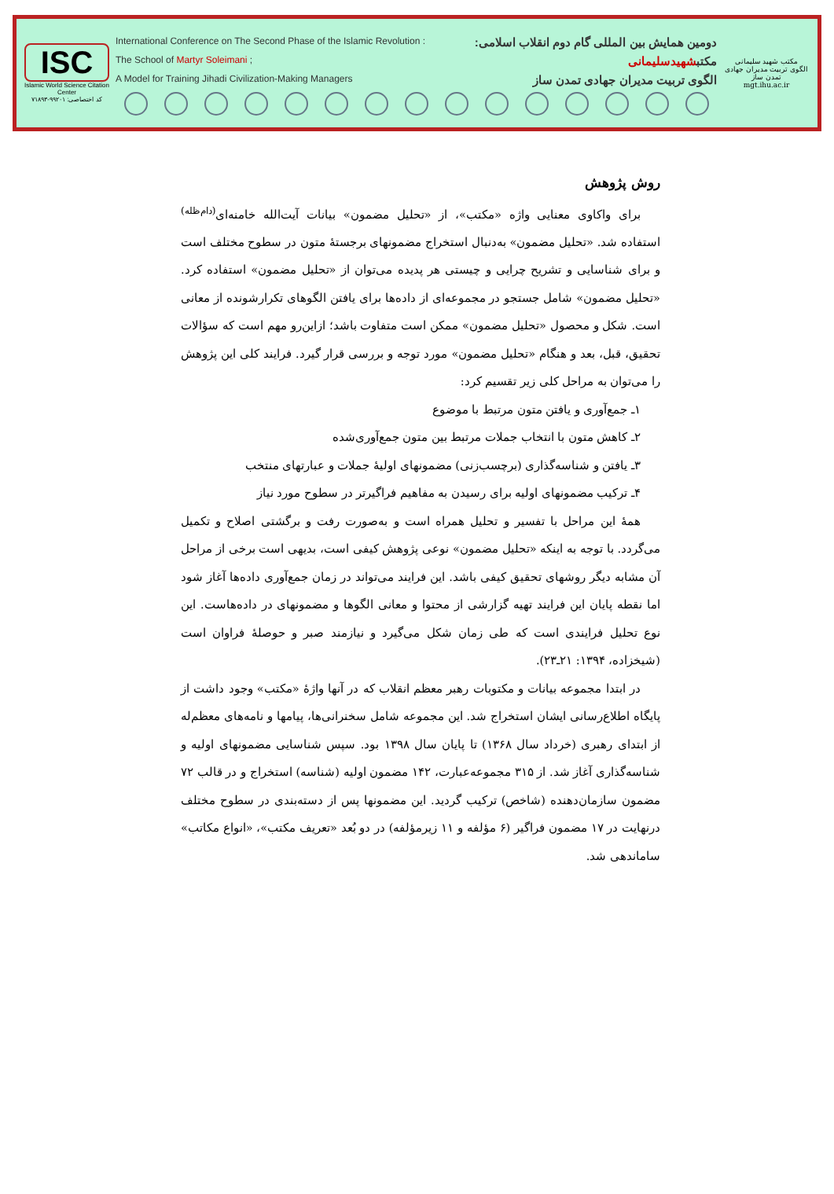ISC
Islamic World Science Citation Center
کد اختصاصی: ۹۹۲۰۱-۷۱۸۹۳
International Conference on The Second Phase of the Islamic Revolution : دومین همایش بین المللی گام دوم انقلاب اسلامی:
The School of Martyr Soleimani ; مکتبشهیدسلیمانی
A Model for Training Jihadi Civilization-Making Managers الگوی تربیت مدیران جهادی تمدن ساز
مکتب شهید سلیمانی
الگوی تربیت مدیران جهادی تمدن ساز
mgt.ihu.ac.ir
روش پژوهش
برای واکاوی معنایی واژه «مکتب»، از «تحلیل مضمون» بیانات آیت‌الله خامنه‌ای<sup>(دام‌ظله)</sup> استفاده شد. «تحلیل مضمون» به‌دنبال استخراج مضمونهای برجستهٔ متون در سطوح مختلف است و برای شناسایی و تشریح چرایی و چیستی هر پدیده می‌توان از «تحلیل مضمون» استفاده کرد. «تحلیل مضمون» شامل جستجو در مجموعه‌ای از داده‌ها برای یافتن الگوهای تکرارشونده از معانی است. شکل و محصول «تحلیل مضمون» ممکن است متفاوت باشد؛ ازاین‌رو مهم است که سؤالات تحقیق، قبل، بعد و هنگام «تحلیل مضمون» مورد توجه و بررسی قرار گیرد. فرایند کلی این پژوهش را می‌توان به مراحل کلی زیر تقسیم کرد:
۱ـ جمع‌آوری و یافتن متون مرتبط با موضوع
۲ـ کاهش متون با انتخاب جملات مرتبط بین متون جمع‌آوری‌شده
۳ـ یافتن و شناسه‌گذاری (برچسب‌زنی) مضمونهای اولیهٔ جملات و عبارتهای منتخب
۴ـ ترکیب مضمونهای اولیه برای رسیدن به مفاهیم فراگیرتر در سطوح مورد نیاز
همهٔ این مراحل با تفسیر و تحلیل همراه است و به‌صورت رفت و برگشتی اصلاح و تکمیل می‌گردد. با توجه به اینکه «تحلیل مضمون» نوعی پژوهش کیفی است، بدیهی است برخی از مراحل آن مشابه دیگر روشهای تحقیق کیفی باشد. این فرایند می‌تواند در زمان جمع‌آوری داده‌ها آغاز شود اما نقطه پایان این فرایند تهیه گزارشی از محتوا و معانی الگوها و مضمونهای در داده‌هاست. این نوع تحلیل فرایندی است که طی زمان شکل می‌گیرد و نیازمند صبر و حوصلهٔ فراوان است (شیخزاده، ۱۳۹۴: ۲۱ـ۲۳).
در ابتدا مجموعه بیانات و مکتوبات رهبر معظم انقلاب که در آنها واژهٔ «مکتب» وجود داشت از پایگاه اطلاع‌رسانی ایشان استخراج شد. این مجموعه شامل سخنرانی‌ها، پیامها و نامه‌های معظم‌له از ابتدای رهبری (خرداد سال ۱۳۶۸) تا پایان سال ۱۳۹۸ بود. سپس شناسایی مضمونهای اولیه و شناسه‌گذاری آغاز شد. از ۳۱۵ مجموعه‌عبارت، ۱۴۲ مضمون اولیه (شناسه) استخراج و در قالب ۷۲ مضمون سازمان‌دهنده (شاخص) ترکیب گردید. این مضمونها پس از دسته‌بندی در سطوح مختلف درنهایت در ۱۷ مضمون فراگیر (۶ مؤلفه و ۱۱ زیرمؤلفه) در دو بُعد «تعریف مکتب»، «انواع مکاتب» ساماندهی شد.